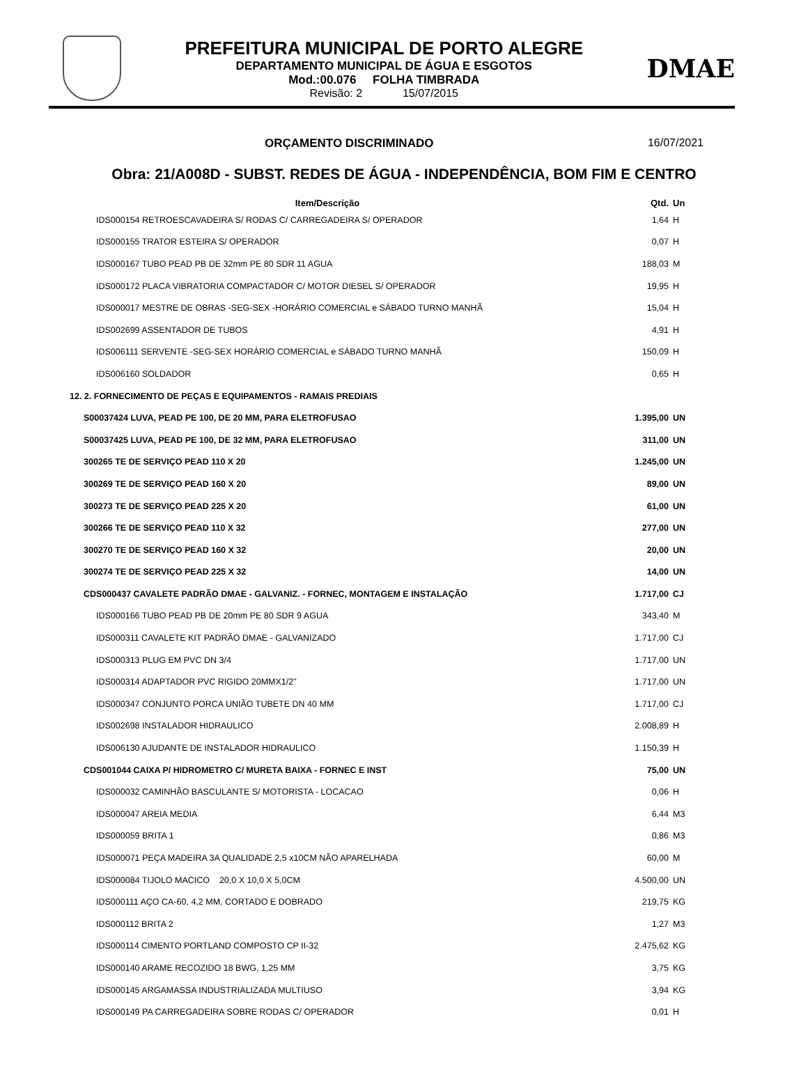PREFEITURA MUNICIPAL DE PORTO ALEGRE
DEPARTAMENTO MUNICIPAL DE ÁGUA E ESGOTOS
Mod.:00.076 FOLHA TIMBRADA
Revisão: 2 15/07/2015
DMAE
ORÇAMENTO DISCRIMINADO 16/07/2021
Obra: 21/A008D - SUBST. REDES DE ÁGUA - INDEPENDÊNCIA, BOM FIM E CENTRO
| Item/Descrição | Qtd. | Un |
| --- | --- | --- |
| IDS000154 RETROESCAVADEIRA S/ RODAS C/ CARREGADEIRA S/ OPERADOR | 1,64 | H |
| IDS000155 TRATOR ESTEIRA S/ OPERADOR | 0,07 | H |
| IDS000167 TUBO PEAD PB DE 32mm PE 80 SDR 11 AGUA | 188,03 | M |
| IDS000172 PLACA VIBRATORIA COMPACTADOR C/ MOTOR DIESEL S/ OPERADOR | 19,95 | H |
| IDS000017 MESTRE DE OBRAS -SEG-SEX -HORÁRIO COMERCIAL e SÁBADO TURNO MANHÃ | 15,04 | H |
| IDS002699 ASSENTADOR DE TUBOS | 4,91 | H |
| IDS006111 SERVENTE -SEG-SEX HORÁRIO COMERCIAL e SÁBADO TURNO MANHÃ | 150,09 | H |
| IDS006160 SOLDADOR | 0,65 | H |
| 12. 2. FORNECIMENTO DE PEÇAS E EQUIPAMENTOS - RAMAIS PREDIAIS | | |
| S00037424 LUVA, PEAD PE 100, DE 20 MM, PARA ELETROFUSAO | 1.395,00 | UN |
| S00037425 LUVA, PEAD PE 100, DE 32 MM, PARA ELETROFUSAO | 311,00 | UN |
| 300265 TE DE SERVIÇO PEAD 110 X 20 | 1.245,00 | UN |
| 300269 TE DE SERVIÇO PEAD 160 X 20 | 89,00 | UN |
| 300273 TE DE SERVIÇO PEAD 225 X 20 | 61,00 | UN |
| 300266 TE DE SERVIÇO PEAD 110 X 32 | 277,00 | UN |
| 300270 TE DE SERVIÇO PEAD 160 X 32 | 20,00 | UN |
| 300274 TE DE SERVIÇO PEAD 225 X 32 | 14,00 | UN |
| CDS000437 CAVALETE PADRÃO DMAE - GALVANIZ. - FORNEC, MONTAGEM E INSTALAÇÃO | 1.717,00 | CJ |
| IDS000166 TUBO PEAD PB DE 20mm PE 80 SDR 9 AGUA | 343,40 | M |
| IDS000311 CAVALETE KIT PADRÃO DMAE - GALVANIZADO | 1.717,00 | CJ |
| IDS000313 PLUG EM PVC DN 3/4 | 1.717,00 | UN |
| IDS000314 ADAPTADOR PVC RIGIDO 20MMX1/2" | 1.717,00 | UN |
| IDS000347 CONJUNTO PORCA UNIÃO TUBETE DN 40 MM | 1.717,00 | CJ |
| IDS002698 INSTALADOR HIDRAULICO | 2.008,89 | H |
| IDS006130 AJUDANTE DE INSTALADOR HIDRAULICO | 1.150,39 | H |
| CDS001044 CAIXA P/ HIDROMETRO C/ MURETA BAIXA - FORNEC E INST | 75,00 | UN |
| IDS000032 CAMINHÃO BASCULANTE S/ MOTORISTA - LOCACAO | 0,06 | H |
| IDS000047 AREIA MEDIA | 6,44 | M3 |
| IDS000059 BRITA 1 | 0,86 | M3 |
| IDS000071 PEÇA MADEIRA 3A QUALIDADE 2,5 x10CM NÃO APARELHADA | 60,00 | M |
| IDS000084 TIJOLO MACICO 20,0 X 10,0 X 5,0CM | 4.500,00 | UN |
| IDS000111 AÇO CA-60, 4,2 MM, CORTADO E DOBRADO | 219,75 | KG |
| IDS000112 BRITA 2 | 1,27 | M3 |
| IDS000114 CIMENTO PORTLAND COMPOSTO CP II-32 | 2.475,62 | KG |
| IDS000140 ARAME RECOZIDO 18 BWG, 1,25 MM | 3,75 | KG |
| IDS000145 ARGAMASSA INDUSTRIALIZADA MULTIUSO | 3,94 | KG |
| IDS000149 PA CARREGADEIRA SOBRE RODAS C/ OPERADOR | 0,01 | H |